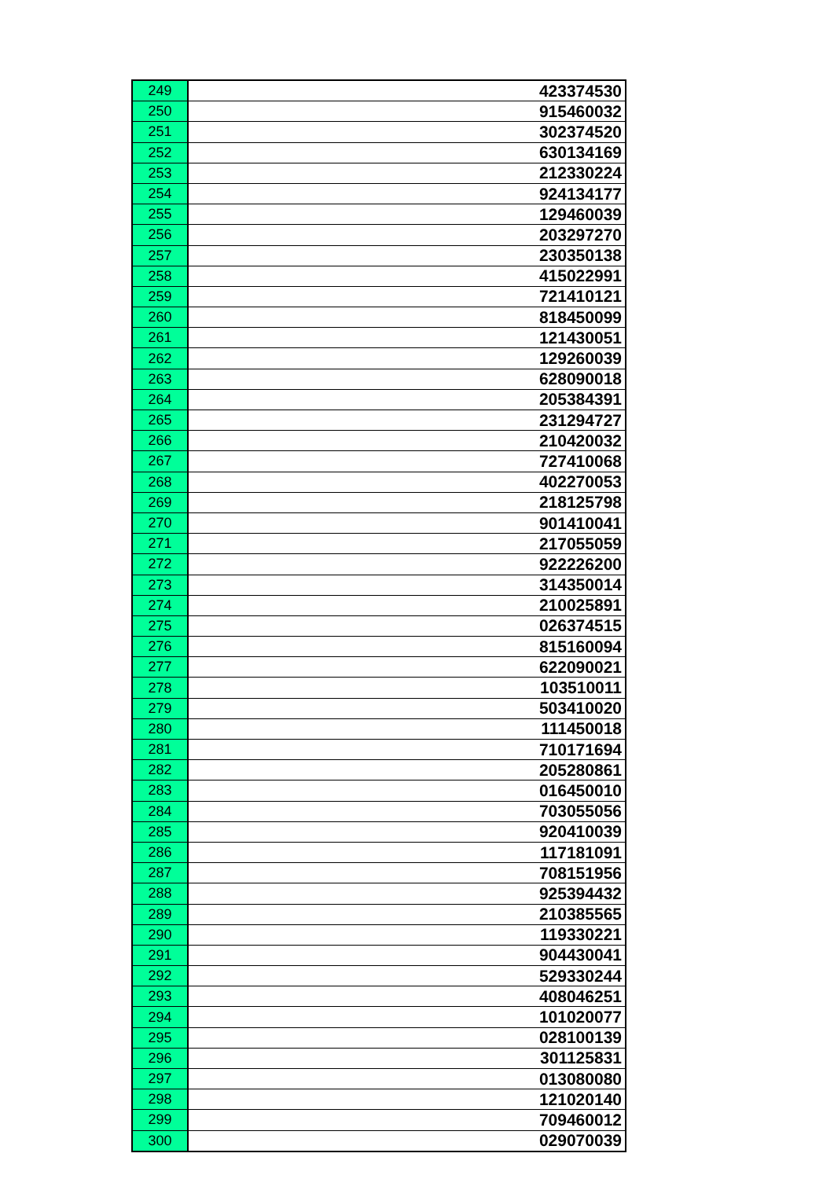| 249 | 423374530 |
| 250 | 915460032 |
| 251 | 302374520 |
| 252 | 630134169 |
| 253 | 212330224 |
| 254 | 924134177 |
| 255 | 129460039 |
| 256 | 203297270 |
| 257 | 230350138 |
| 258 | 415022991 |
| 259 | 721410121 |
| 260 | 818450099 |
| 261 | 121430051 |
| 262 | 129260039 |
| 263 | 628090018 |
| 264 | 205384391 |
| 265 | 231294727 |
| 266 | 210420032 |
| 267 | 727410068 |
| 268 | 402270053 |
| 269 | 218125798 |
| 270 | 901410041 |
| 271 | 217055059 |
| 272 | 922226200 |
| 273 | 314350014 |
| 274 | 210025891 |
| 275 | 026374515 |
| 276 | 815160094 |
| 277 | 622090021 |
| 278 | 103510011 |
| 279 | 503410020 |
| 280 | 111450018 |
| 281 | 710171694 |
| 282 | 205280861 |
| 283 | 016450010 |
| 284 | 703055056 |
| 285 | 920410039 |
| 286 | 117181091 |
| 287 | 708151956 |
| 288 | 925394432 |
| 289 | 210385565 |
| 290 | 119330221 |
| 291 | 904430041 |
| 292 | 529330244 |
| 293 | 408046251 |
| 294 | 101020077 |
| 295 | 028100139 |
| 296 | 301125831 |
| 297 | 013080080 |
| 298 | 121020140 |
| 299 | 709460012 |
| 300 | 029070039 |